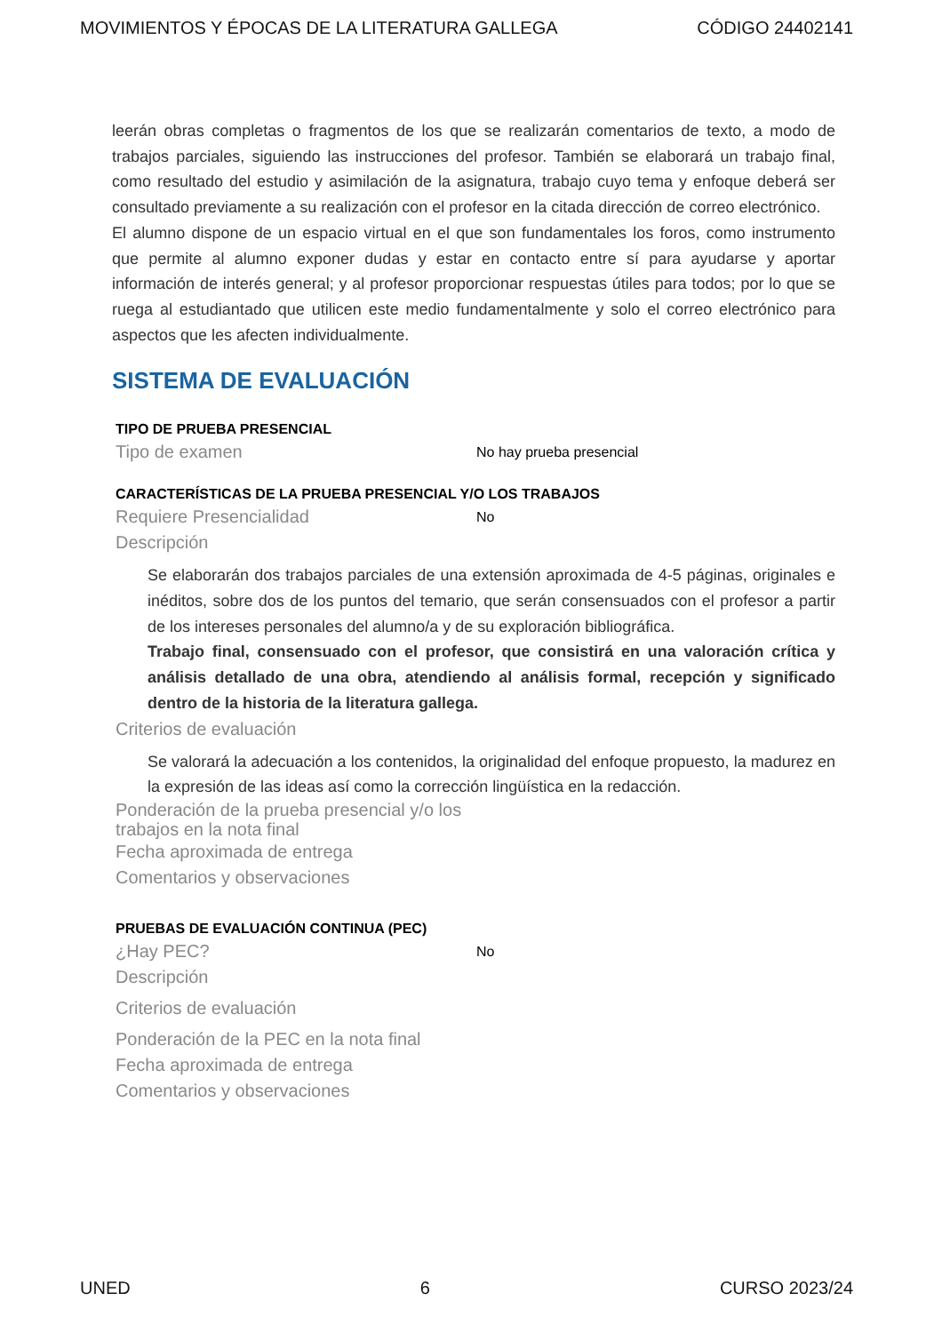MOVIMIENTOS Y ÉPOCAS DE LA LITERATURA GALLEGA CÓDIGO 24402141
leerán obras completas o fragmentos de los que se realizarán comentarios de texto, a modo de trabajos parciales, siguiendo las instrucciones del profesor. También se elaborará un trabajo final, como resultado del estudio y asimilación de la asignatura, trabajo cuyo tema y enfoque deberá ser consultado previamente a su realización con el profesor en la citada dirección de correo electrónico.
El alumno dispone de un espacio virtual en el que son fundamentales los foros, como instrumento que permite al alumno exponer dudas y estar en contacto entre sí para ayudarse y aportar información de interés general; y al profesor proporcionar respuestas útiles para todos; por lo que se ruega al estudiantado que utilicen este medio fundamentalmente y solo el correo electrónico para aspectos que les afecten individualmente.
SISTEMA DE EVALUACIÓN
TIPO DE PRUEBA PRESENCIAL
Tipo de examen No hay prueba presencial
CARACTERÍSTICAS DE LA PRUEBA PRESENCIAL Y/O LOS TRABAJOS
Requiere Presencialidad No
Descripción
Se elaborarán dos trabajos parciales de una extensión aproximada de 4-5 páginas, originales e inéditos, sobre dos de los puntos del temario, que serán consensuados con el profesor a partir de los intereses personales del alumno/a y de su exploración bibliográfica.
Trabajo final, consensuado con el profesor, que consistirá en una valoración crítica y análisis detallado de una obra, atendiendo al análisis formal, recepción y significado dentro de la historia de la literatura gallega.
Criterios de evaluación
Se valorará la adecuación a los contenidos, la originalidad del enfoque propuesto, la madurez en la expresión de las ideas así como la corrección lingüística en la redacción.
Ponderación de la prueba presencial y/o los trabajos en la nota final
Fecha aproximada de entrega
Comentarios y observaciones
PRUEBAS DE EVALUACIÓN CONTINUA (PEC)
¿Hay PEC? No
Descripción
Criterios de evaluación
Ponderación de la PEC en la nota final
Fecha aproximada de entrega
Comentarios y observaciones
UNED 6 CURSO 2023/24